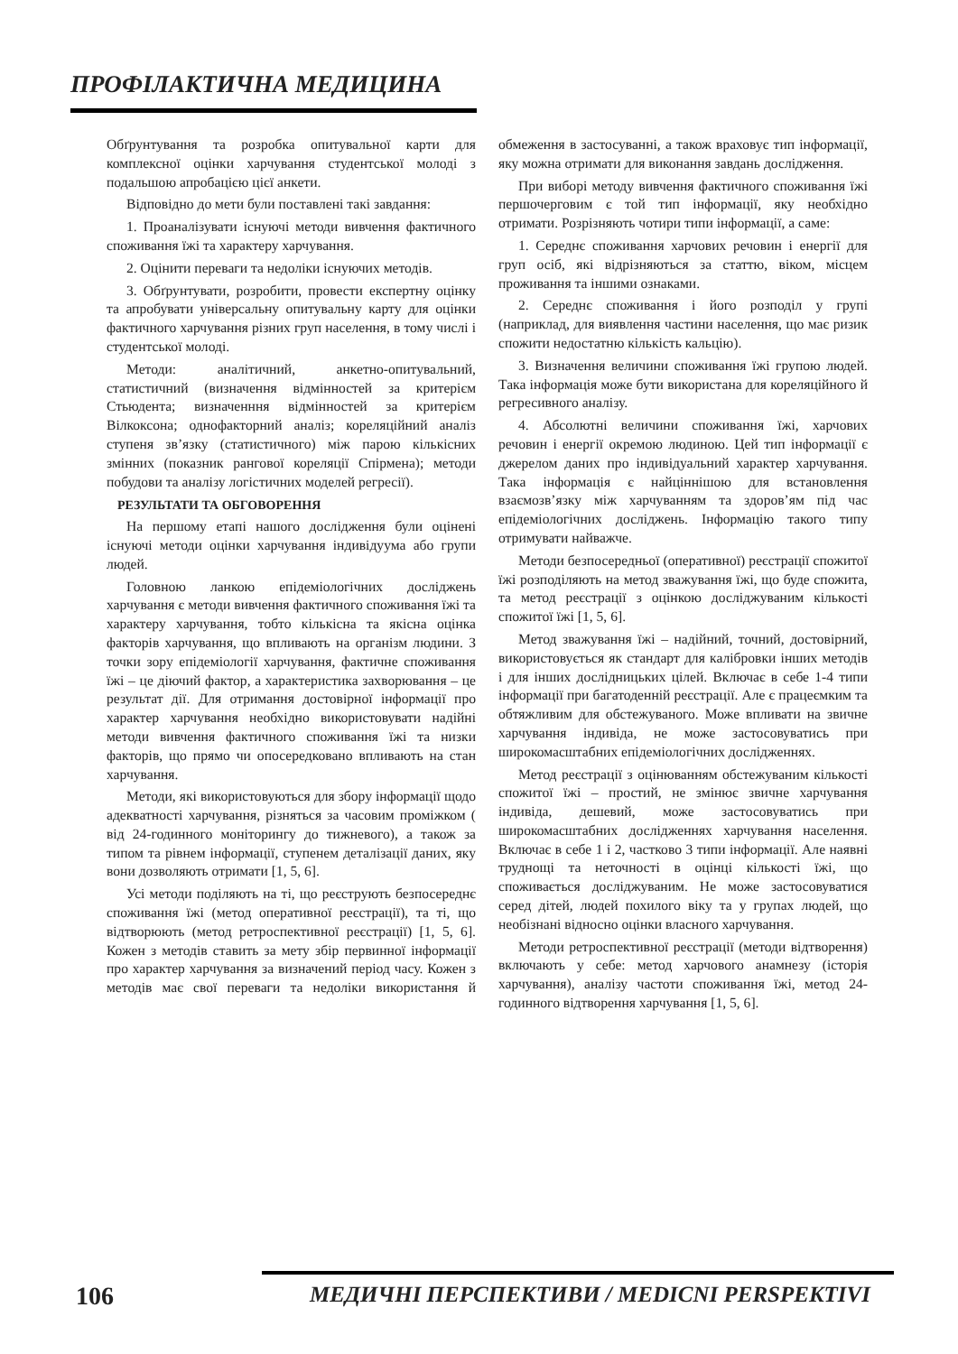ПРОФІЛАКТИЧНА МЕДИЦИНА
Обґрунтування та розробка опитувальної карти для комплексної оцінки харчування студентської молоді з подальшою апробацією цієї анкети.
Відповідно до мети були поставлені такі завдання:
1. Проаналізувати існуючі методи вивчення фактичного споживання їжі та характеру харчування.
2. Оцінити переваги та недоліки існуючих методів.
3. Обґрунтувати, розробити, провести експертну оцінку та апробувати універсальну опитувальну карту для оцінки фактичного харчування різних груп населення, в тому числі і студентської молоді.
Методи: аналітичний, анкетно-опитувальний, статистичний (визначення відмінностей за критерієм Стьюдента; визначенння відмінностей за критерієм Вілкоксона; однофакторний аналіз; кореляційний аналіз ступеня зв’язку (статистичного) між парою кількісних змінних (показник рангової кореляції Спірмена); методи побудови та аналізу логістичних моделей регресії).
РЕЗУЛЬТАТИ ТА ОБГОВОРЕННЯ
На першому етапі нашого дослідження були оцінені існуючі методи оцінки харчування індивідуума або групи людей.
Головною ланкою епідеміологічних досліджень харчування є методи вивчення фактичного споживання їжі та характеру харчування, тобто кількісна та якісна оцінка факторів харчування, що впливають на організм людини. З точки зору епідеміології харчування, фактичне споживання їжі – це діючий фактор, а характеристика захворювання – це результат дії. Для отримання достовірної інформації про характер харчування необхідно використовувати надійні методи вивчення фактичного споживання їжі та низки факторів, що прямо чи опосередковано впливають на стан харчування.
Методи, які використовуються для збору інформації щодо адекватності харчування, різняться за часовим проміжком ( від 24-годинного моніторингу до тижневого), а також за типом та рівнем інформації, ступенем деталізації даних, яку вони дозволяють отримати [1, 5, 6].
Усі методи поділяють на ті, що реєструють безпосереднє споживання їжі (метод оперативної реєстрації), та ті, що відтворюють (метод ретроспективної реєстрації) [1, 5, 6]. Кожен з методів ставить за мету збір первинної інформації про характер харчування за визначений період часу. Кожен з методів має свої переваги та недоліки використання й обмеження в застосуванні, а також враховує тип інформації, яку можна отримати для виконання завдань дослідження.
При виборі методу вивчення фактичного споживання їжі першочерговим є той тип інформації, яку необхідно отримати. Розрізняють чотири типи інформації, а саме:
1. Середнє споживання харчових речовин і енергії для груп осіб, які відрізняються за статтю, віком, місцем проживання та іншими ознаками.
2. Середнє споживання і його розподіл у групі (наприклад, для виявлення частини населення, що має ризик спожити недостатню кількість кальцію).
3. Визначення величини споживання їжі групою людей. Така інформація може бути використана для кореляційного й регресивного аналізу.
4. Абсолютні величини споживання їжі, харчових речовин і енергії окремою людиною. Цей тип інформації є джерелом даних про індивідуальний характер харчування. Така інформація є найціннішою для встановлення взаємозв’язку між харчуванням та здоров’ям під час епідеміологічних досліджень. Інформацію такого типу отримувати найважче.
Методи безпосередньої (оперативної) реєстрації спожитої їжі розподіляють на метод зважування їжі, що буде спожита, та метод реєстрації з оцінкою досліджуваним кількості спожитої їжі [1, 5, 6].
Метод зважування їжі – надійний, точний, достовірний, використовується як стандарт для калібровки інших методів і для інших дослідницьких цілей. Включає в себе 1-4 типи інформації при багатоденній реєстрації. Але є працеємким та обтяжливим для обстежуваного. Може впливати на звичне харчування індивіда, не може застосовуватись при широкомасштабних епідеміологічних дослідженнях.
Метод реєстрації з оцінюванням обстежуваним кількості спожитої їжі – простий, не змінює звичне харчування індивіда, дешевий, може застосовуватись при широкомасштабних дослідженнях харчування населення. Включає в себе 1 і 2, частково 3 типи інформації. Але наявні труднощі та неточності в оцінці кількості їжі, що споживається досліджуваним. Не може застосовуватися серед дітей, людей похилого віку та у групах людей, що необізнані відносно оцінки власного харчування.
Методи ретроспективної реєстрації (методи відтворення) включають у себе: метод харчового анамнезу (історія харчування), аналізу частоти споживання їжі, метод 24-годинного відтворення харчування [1, 5, 6].
106 МЕДИЧНІ ПЕРСПЕКТИВИ / MEDICNI PERSPEKTIVI